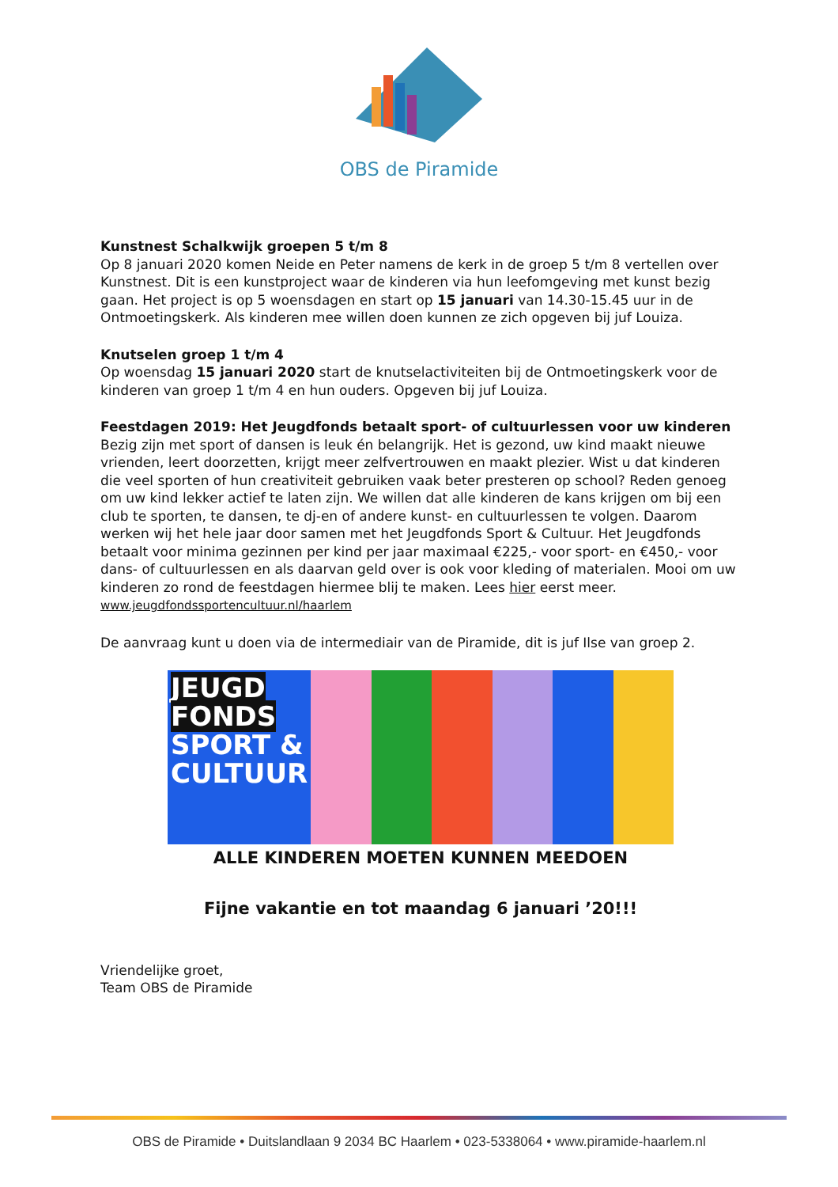OBS de Piramide
Kunstnest Schalkwijk groepen 5 t/m 8
Op 8 januari 2020 komen Neide en Peter namens de kerk in de groep 5 t/m 8 vertellen over Kunstnest. Dit is een kunstproject waar de kinderen via hun leefomgeving met kunst bezig gaan. Het project is op 5 woensdagen en start op 15 januari van 14.30-15.45 uur in de Ontmoetingskerk. Als kinderen mee willen doen kunnen ze zich opgeven bij juf Louiza.
Knutselen groep 1 t/m 4
Op woensdag 15 januari 2020 start de knutselactiviteiten bij de Ontmoetingskerk voor de kinderen van groep 1 t/m 4 en hun ouders. Opgeven bij juf Louiza.
Feestdagen 2019: Het Jeugdfonds betaalt sport- of cultuurlessen voor uw kinderen
Bezig zijn met sport of dansen is leuk én belangrijk. Het is gezond, uw kind maakt nieuwe vrienden, leert doorzetten, krijgt meer zelfvertrouwen en maakt plezier. Wist u dat kinderen die veel sporten of hun creativiteit gebruiken vaak beter presteren op school? Reden genoeg om uw kind lekker actief te laten zijn. We willen dat alle kinderen de kans krijgen om bij een club te sporten, te dansen, te dj-en of andere kunst- en cultuurlessen te volgen. Daarom werken wij het hele jaar door samen met het Jeugdfonds Sport & Cultuur. Het Jeugdfonds betaalt voor minima gezinnen per kind per jaar maximaal €225,- voor sport- en €450,- voor dans- of cultuurlessen en als daarvan geld over is ook voor kleding of materialen. Mooi om uw kinderen zo rond de feestdagen hiermee blij te maken. Lees hier eerst meer. www.jeugdfondssportencultuur.nl/haarlem
De aanvraag kunt u doen via de intermediair van de Piramide, dit is juf Ilse van groep 2.
JEUGD FONDS
SPORT & CULTUUR
ALLE KINDEREN MOETEN KUNNEN MEEDOEN
Fijne vakantie en tot maandag 6 januari ’20!!!
Vriendelijke groet,
Team OBS de Piramide
OBS de Piramide • Duitslandlaan 9 2034 BC Haarlem • 023-5338064 • www.piramide-haarlem.nl